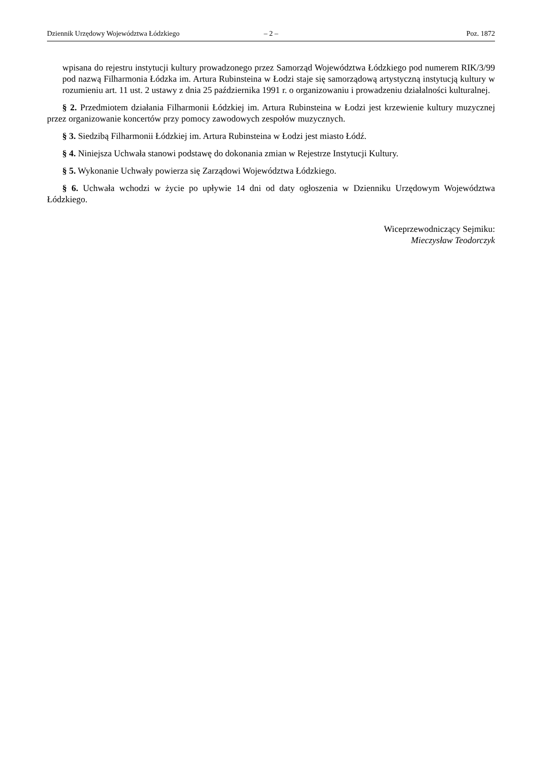Dziennik Urzędowy Województwa Łódzkiego – 2 – Poz. 1872
wpisana do rejestru instytucji kultury prowadzonego przez Samorząd Województwa Łódzkiego pod numerem RIK/3/99 pod nazwą Filharmonia Łódzka im. Artura Rubinsteina w Łodzi staje się samorządową artystyczną instytucją kultury w rozumieniu art. 11 ust. 2 ustawy z dnia 25 października 1991 r. o organizowaniu i prowadzeniu działalności kulturalnej.
§ 2. Przedmiotem działania Filharmonii Łódzkiej im. Artura Rubinsteina w Łodzi jest krzewienie kultury muzycznej przez organizowanie koncertów przy pomocy zawodowych zespołów muzycznych.
§ 3. Siedzibą Filharmonii Łódzkiej im. Artura Rubinsteina w Łodzi jest miasto Łódź.
§ 4. Niniejsza Uchwała stanowi podstawę do dokonania zmian w Rejestrze Instytucji Kultury.
§ 5. Wykonanie Uchwały powierza się Zarządowi Województwa Łódzkiego.
§ 6. Uchwała wchodzi w życie po upływie 14 dni od daty ogłoszenia w Dzienniku Urzędowym Województwa Łódzkiego.
Wiceprzewodniczący Sejmiku:
Mieczysław Teodorczyk